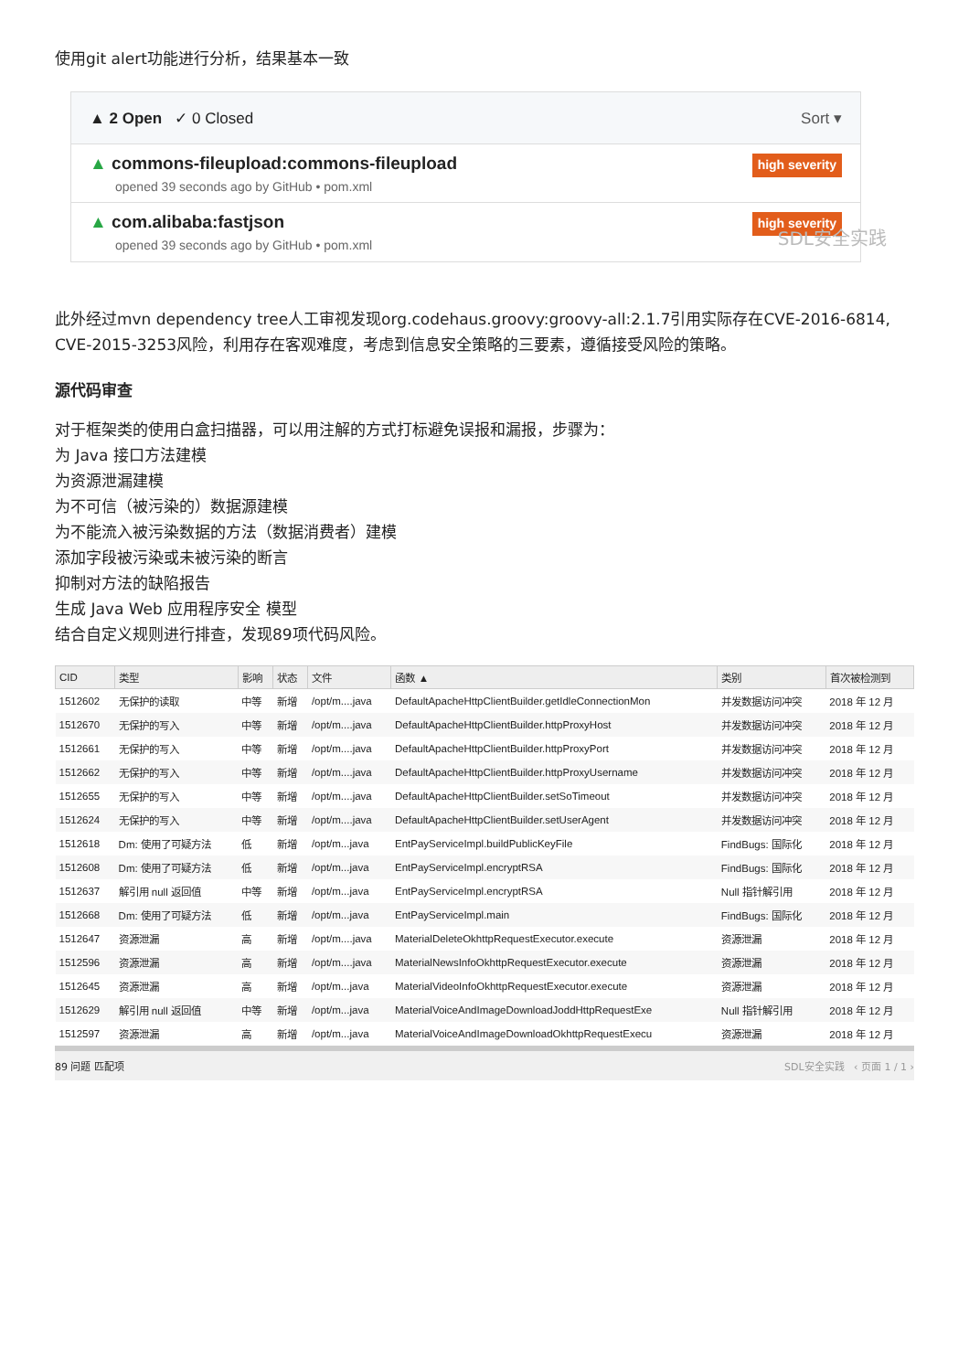使用git alert功能进行分析，结果基本一致
▲ 2 Open ✓ 0 Closed Sort ▾
▲ commons-fileupload:commons-fileupload
opened 39 seconds ago by GitHub • pom.xml
high severity
▲ com.alibaba:fastjson
opened 39 seconds ago by GitHub • pom.xml
high severity
SDL安全实践
此外经过mvn dependency tree人工审视发现org.codehaus.groovy:groovy-all:2.1.7引用实际存在CVE-2016-6814, CVE-2015-3253风险，利用存在客观难度，考虑到信息安全策略的三要素，遵循接受风险的策略。
源代码审查
对于框架类的使用白盒扫描器，可以用注解的方式打标避免误报和漏报，步骤为：
为 Java 接口方法建模
为资源泄漏建模
为不可信（被污染的）数据源建模
为不能流入被污染数据的方法（数据消费者）建模
添加字段被污染或未被污染的断言
抑制对方法的缺陷报告
生成 Java Web 应用程序安全 模型
结合自定义规则进行排查，发现89项代码风险。
| CID | 类型 | 影响 | 状态 | 文件 | 函数 ▲ | 类别 | 首次被检测到 |
| --- | --- | --- | --- | --- | --- | --- | --- |
| 1512602 | 无保护的读取 | 中等 | 新增 | /opt/m....java | DefaultApacheHttpClientBuilder.getIdleConnectionMon | 并发数据访问冲突 | 2018 年 12 月 |
| 1512670 | 无保护的写入 | 中等 | 新增 | /opt/m....java | DefaultApacheHttpClientBuilder.httpProxyHost | 并发数据访问冲突 | 2018 年 12 月 |
| 1512661 | 无保护的写入 | 中等 | 新增 | /opt/m....java | DefaultApacheHttpClientBuilder.httpProxyPort | 并发数据访问冲突 | 2018 年 12 月 |
| 1512662 | 无保护的写入 | 中等 | 新增 | /opt/m....java | DefaultApacheHttpClientBuilder.httpProxyUsername | 并发数据访问冲突 | 2018 年 12 月 |
| 1512655 | 无保护的写入 | 中等 | 新增 | /opt/m....java | DefaultApacheHttpClientBuilder.setSoTimeout | 并发数据访问冲突 | 2018 年 12 月 |
| 1512624 | 无保护的写入 | 中等 | 新增 | /opt/m....java | DefaultApacheHttpClientBuilder.setUserAgent | 并发数据访问冲突 | 2018 年 12 月 |
| 1512618 | Dm: 使用了可疑方法 | 低 | 新增 | /opt/m...java | EntPayServiceImpl.buildPublicKeyFile | FindBugs: 国际化 | 2018 年 12 月 |
| 1512608 | Dm: 使用了可疑方法 | 低 | 新增 | /opt/m...java | EntPayServiceImpl.encryptRSA | FindBugs: 国际化 | 2018 年 12 月 |
| 1512637 | 解引用 null 返回值 | 中等 | 新增 | /opt/m...java | EntPayServiceImpl.encryptRSA | Null 指针解引用 | 2018 年 12 月 |
| 1512668 | Dm: 使用了可疑方法 | 低 | 新增 | /opt/m...java | EntPayServiceImpl.main | FindBugs: 国际化 | 2018 年 12 月 |
| 1512647 | 资源泄漏 | 高 | 新增 | /opt/m....java | MaterialDeleteOkhttpRequestExecutor.execute | 资源泄漏 | 2018 年 12 月 |
| 1512596 | 资源泄漏 | 高 | 新增 | /opt/m....java | MaterialNewsInfoOkhttpRequestExecutor.execute | 资源泄漏 | 2018 年 12 月 |
| 1512645 | 资源泄漏 | 高 | 新增 | /opt/m...java | MaterialVideoInfoOkhttpRequestExecutor.execute | 资源泄漏 | 2018 年 12 月 |
| 1512629 | 解引用 null 返回值 | 中等 | 新增 | /opt/m...java | MaterialVoiceAndImageDownloadJoddHttpRequestExe | Null 指针解引用 | 2018 年 12 月 |
| 1512597 | 资源泄漏 | 高 | 新增 | /opt/m...java | MaterialVoiceAndImageDownloadOkhttpRequestExecu | 资源泄漏 | 2018 年 12 月 |
89 问题 匹配项 SDL安全实践 ‹ 页面 1 / 1 ›